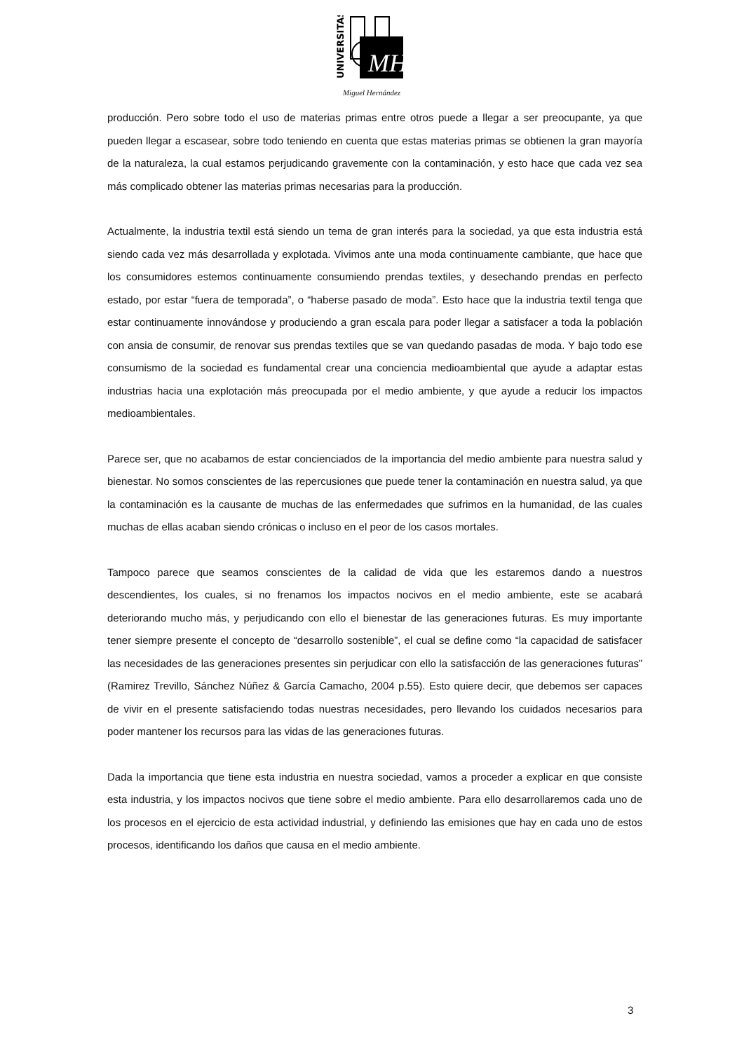UNIVERSITAS
MH
Miguel Hernández
producción. Pero sobre todo el uso de materias primas entre otros puede a llegar a ser preocupante, ya que pueden llegar a escasear, sobre todo teniendo en cuenta que estas materias primas se obtienen la gran mayoría de la naturaleza, la cual estamos perjudicando gravemente con la contaminación, y esto hace que cada vez sea más complicado obtener las materias primas necesarias para la producción.
Actualmente, la industria textil está siendo un tema de gran interés para la sociedad, ya que esta industria está siendo cada vez más desarrollada y explotada. Vivimos ante una moda continuamente cambiante, que hace que los consumidores estemos continuamente consumiendo prendas textiles, y desechando prendas en perfecto estado, por estar “fuera de temporada”, o “haberse pasado de moda”. Esto hace que la industria textil tenga que estar continuamente innovándose y produciendo a gran escala para poder llegar a satisfacer a toda la población con ansia de consumir, de renovar sus prendas textiles que se van quedando pasadas de moda. Y bajo todo ese consumismo de la sociedad es fundamental crear una conciencia medioambiental que ayude a adaptar estas industrias hacia una explotación más preocupada por el medio ambiente, y que ayude a reducir los impactos medioambientales.
Parece ser, que no acabamos de estar concienciados de la importancia del medio ambiente para nuestra salud y bienestar. No somos conscientes de las repercusiones que puede tener la contaminación en nuestra salud, ya que la contaminación es la causante de muchas de las enfermedades que sufrimos en la humanidad, de las cuales muchas de ellas acaban siendo crónicas o incluso en el peor de los casos mortales.
Tampoco parece que seamos conscientes de la calidad de vida que les estaremos dando a nuestros descendientes, los cuales, si no frenamos los impactos nocivos en el medio ambiente, este se acabará deteriorando mucho más, y perjudicando con ello el bienestar de las generaciones futuras. Es muy importante tener siempre presente el concepto de “desarrollo sostenible”, el cual se define como “la capacidad de satisfacer las necesidades de las generaciones presentes sin perjudicar con ello la satisfacción de las generaciones futuras” (Ramirez Trevillo, Sánchez Núñez & García Camacho, 2004 p.55). Esto quiere decir, que debemos ser capaces de vivir en el presente satisfaciendo todas nuestras necesidades, pero llevando los cuidados necesarios para poder mantener los recursos para las vidas de las generaciones futuras.
Dada la importancia que tiene esta industria en nuestra sociedad, vamos a proceder a explicar en que consiste esta industria, y los impactos nocivos que tiene sobre el medio ambiente. Para ello desarrollaremos cada uno de los procesos en el ejercicio de esta actividad industrial, y definiendo las emisiones que hay en cada uno de estos procesos, identificando los daños que causa en el medio ambiente.
3